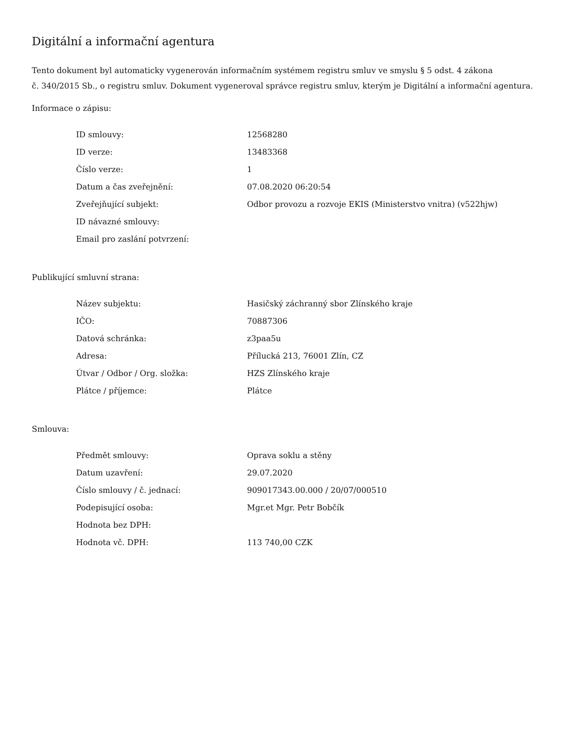Digitální a informační agentura
Tento dokument byl automaticky vygenerován informačním systémem registru smluv ve smyslu § 5 odst. 4 zákona
č. 340/2015 Sb., o registru smluv. Dokument vygeneroval správce registru smluv, kterým je Digitální a informační agentura.
Informace o zápisu:
| ID smlouvy: | 12568280 |
| ID verze: | 13483368 |
| Číslo verze: | 1 |
| Datum a čas zveřejnění: | 07.08.2020 06:20:54 |
| Zveřejňující subjekt: | Odbor provozu a rozvoje EKIS (Ministerstvo vnitra) (v522hjw) |
| ID návazné smlouvy: | |
| Email pro zaslání potvrzení: | |
Publikující smluvní strana:
| Název subjektu: | Hasičský záchranný sbor Zlínského kraje |
| IČO: | 70887306 |
| Datová schránka: | z3paa5u |
| Adresa: | Přílucká 213, 76001 Zlín, CZ |
| Útvar / Odbor / Org. složka: | HZS Zlínského kraje |
| Plátce / příjemce: | Plátce |
Smlouva:
| Předmět smlouvy: | Oprava soklu a stěny |
| Datum uzavření: | 29.07.2020 |
| Číslo smlouvy / č. jednací: | 909017343.00.000 / 20/07/000510 |
| Podepisující osoba: | Mgr.et Mgr. Petr Bobčík |
| Hodnota bez DPH: | |
| Hodnota vč. DPH: | 113 740,00 CZK |